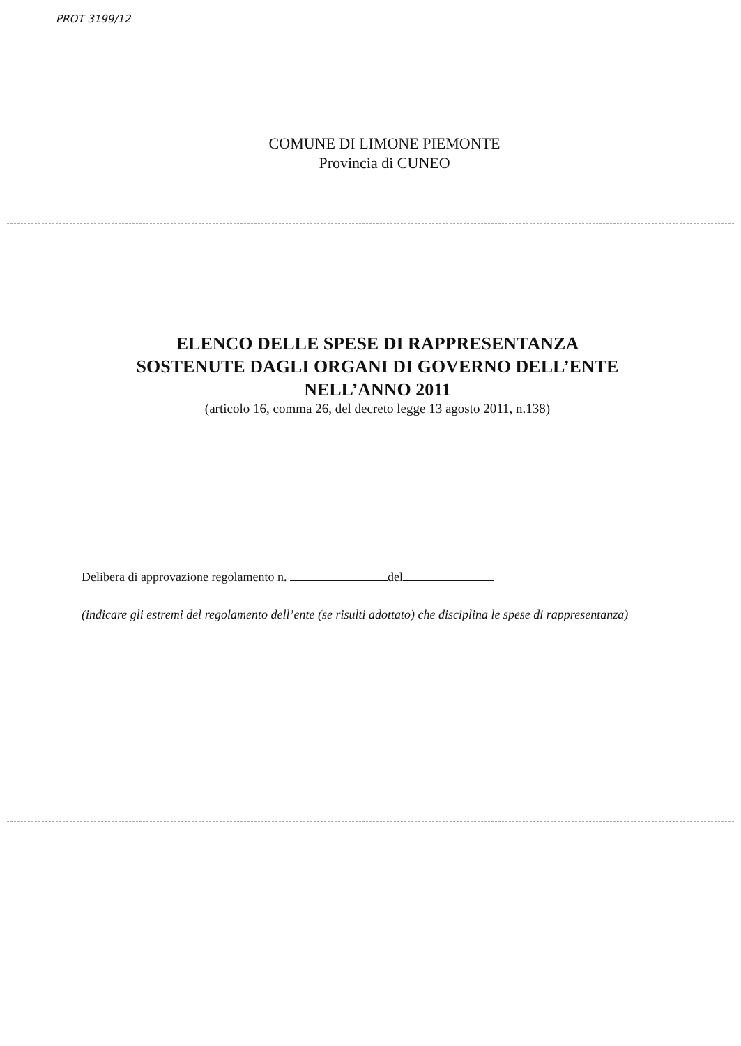PROT 3199/12
COMUNE DI LIMONE PIEMONTE
Provincia di CUNEO
ELENCO DELLE SPESE DI RAPPRESENTANZA
SOSTENUTE DAGLI ORGANI DI GOVERNO DELL’ENTE
NELL’ANNO 2011
(articolo 16, comma 26, del decreto legge 13 agosto 2011, n.138)
Delibera di approvazione regolamento n. del
(indicare gli estremi del regolamento dell’ente (se risulti adottato) che disciplina le spese di rappresentanza)